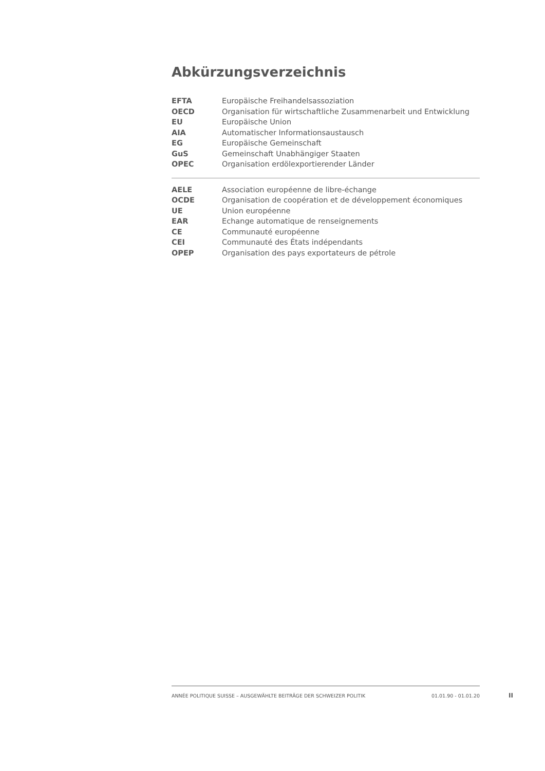Abkürzungsverzeichnis
| EFTA | Europäische Freihandelsassoziation |
| OECD | Organisation für wirtschaftliche Zusammenarbeit und Entwicklung |
| EU | Europäische Union |
| AIA | Automatischer Informationsaustausch |
| EG | Europäische Gemeinschaft |
| GuS | Gemeinschaft Unabhängiger Staaten |
| OPEC | Organisation erdölexportierender Länder |
| AELE | Association européenne de libre-échange |
| OCDE | Organisation de coopération et de développement économiques |
| UE | Union européenne |
| EAR | Echange automatique de renseignements |
| CE | Communauté européenne |
| CEI | Communauté des États indépendants |
| OPEP | Organisation des pays exportateurs de pétrole |
ANNÉE POLITIQUE SUISSE – AUSGEWÄHLTE BEITRÄGE DER SCHWEIZER POLITIK 01.01.90 - 01.01.20
II